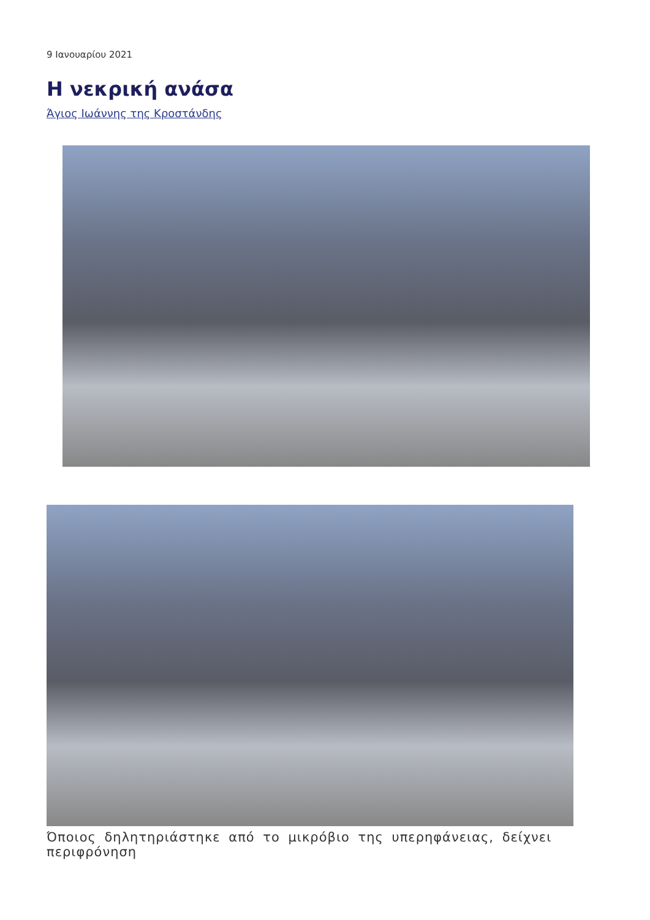9 Ιανουαρίου 2021
Η νεκρική ανάσα
Άγιος Ιωάννης της Κροστάνδης
Όποιος δηλητηριάστηκε από το μικρόβιο της υπερηφάνειας, δείχνει περιφρόνηση